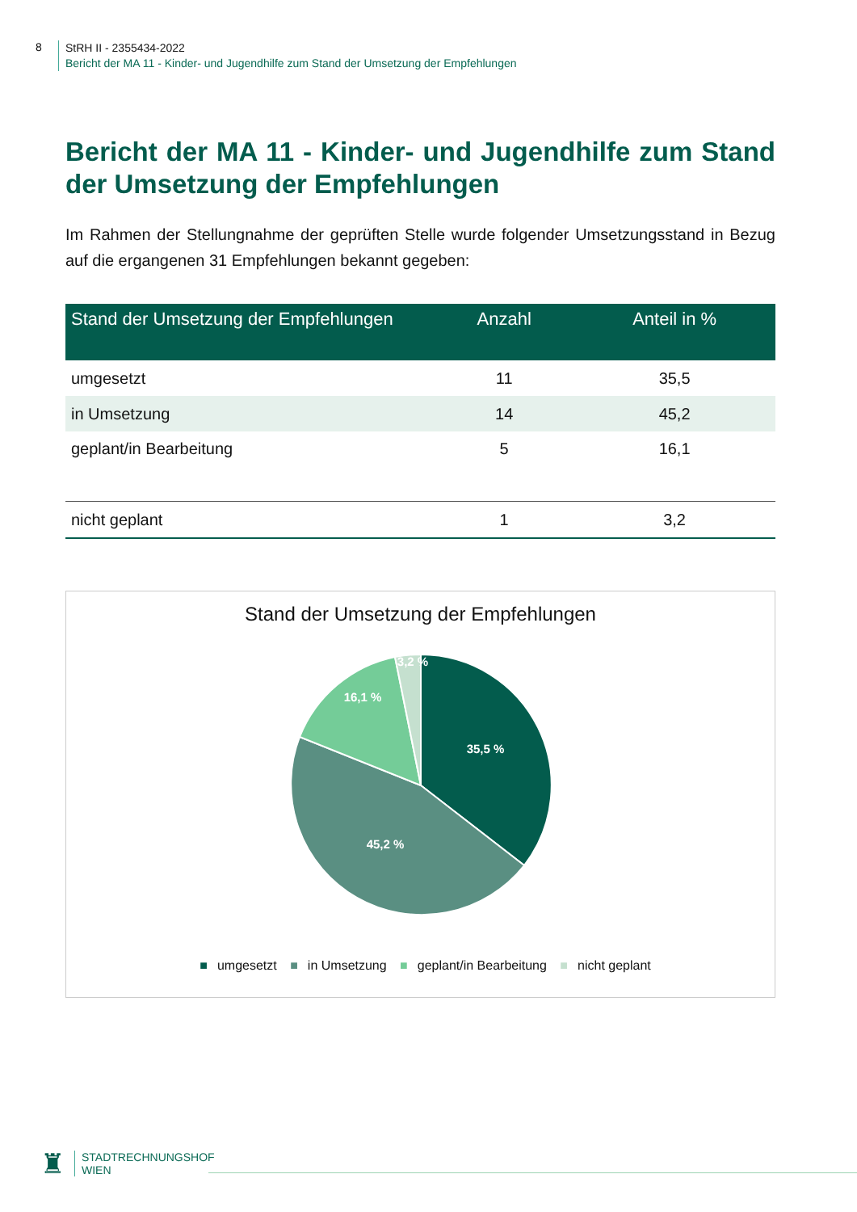8
StRH II - 2355434-2022
Bericht der MA 11 - Kinder- und Jugendhilfe zum Stand der Umsetzung der Empfehlungen
Bericht der MA 11 - Kinder- und Jugendhilfe zum Stand der Umsetzung der Empfehlungen
Im Rahmen der Stellungnahme der geprüften Stelle wurde folgender Umsetzungsstand in Bezug auf die ergangenen 31 Empfehlungen bekannt gegeben:
| Stand der Umsetzung der Empfehlungen | Anzahl | Anteil in % |
| --- | --- | --- |
| umgesetzt | 11 | 35,5 |
| in Umsetzung | 14 | 45,2 |
| geplant/in Bearbeitung | 5 | 16,1 |
| nicht geplant | 1 | 3,2 |
Stand der Umsetzung der Empfehlungen
35,5 %
45,2 %
16,1 %
3,2 %
■ umgesetzt ■ in Umsetzung ■ geplant/in Bearbeitung ■ nicht geplant
♜
STADTRECHNUNGSHOF
WIEN